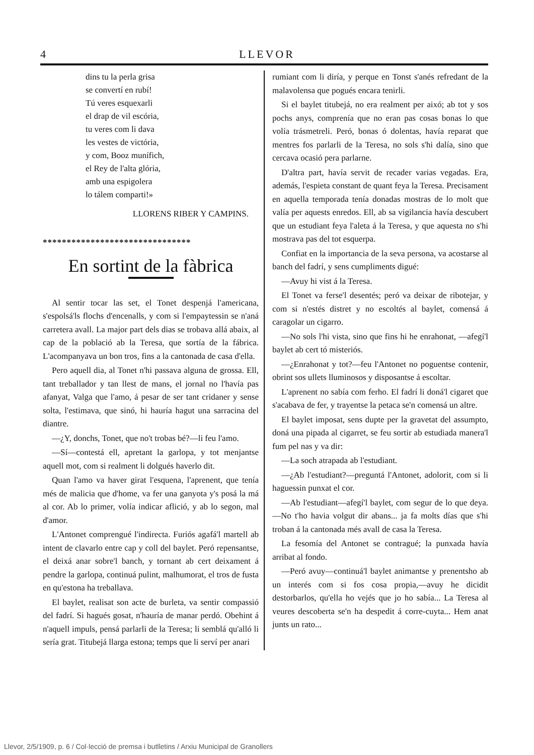4 LLEVOR
dins tu la perla grisa
se convertí en rubí!
Tú veres esquexarli
el drap de vil escória,
tu veres com li dava
les vestes de victória,
y com, Booz munífich,
el Rey de l'alta glória,
amb una espigolera
lo tálem comparti!»
LLORENS RIBER Y CAMPINS.
*******************************
En sortint de la fàbrica
Al sentir tocar las set, el Tonet despenjá l'americana, s'espolsá'ls flochs d'encenalls, y com si l'empaytessin se n'aná carretera avall. La major part dels dias se trobava allá abaix, al cap de la població ab la Teresa, que sortía de la fábrica. L'acompanyava un bon tros, fins a la cantonada de casa d'ella.
Pero aquell dia, al Tonet n'hi passava alguna de grossa. Ell, tant treballador y tan llest de mans, el jornal no l'havía pas afanyat, Valga que l'amo, á pesar de ser tant cridaner y sense solta, l'estimava, que sinó, hi hauría hagut una sarracina del diantre.
—¿Y, donchs, Tonet, que no't trobas bé?—li feu l'amo.
—Sí—contestá ell, apretant la garlopa, y tot menjantse aquell mot, com si realment li dolgués haverlo dit.
Quan l'amo va haver girat l'esquena, l'aprenent, que tenía més de malicia que d'home, va fer una ganyota y's posá la má al cor. Ab lo primer, volía indicar aflició, y ab lo segon, mal d'amor.
L'Antonet comprengué l'indirecta. Furiós agafá'l martell ab intent de clavarlo entre cap y coll del baylet. Peró repensantse, el deixá anar sobre'l banch, y tornant ab cert deixament á pendre la garlopa, continuá pulint, malhumorat, el tros de fusta en qu'estona ha treballava.
El baylet, realisat son acte de burleta, va sentir compassió del fadrí. Si hagués gosat, n'hauría de manar perdó. Obehint á n'aquell impuls, pensá parlarli de la Teresa; li semblá qu'alló li sería grat. Titubejá llarga estona; temps que li serví per anari
rumiant com li diría, y perque en Tonst s'anés refredant de la malavolensa que pogués encara tenirli.
Si el baylet titubejá, no era realment per aixó; ab tot y sos pochs anys, comprenía que no eran pas cosas bonas lo que volía trásmetreli. Peró, bonas ó dolentas, havía reparat que mentres fos parlarli de la Teresa, no sols s'hi dalía, sino que cercava ocasió pera parlarne.
D'altra part, havía servit de recader varias vegadas. Era, además, l'espieta constant de quant feya la Teresa. Precisament en aquella temporada tenía donadas mostras de lo molt que valía per aquests enredos. Ell, ab sa vigilancia havía descubert que un estudiant feya l'aleta á la Teresa, y que aquesta no s'hi mostrava pas del tot esquerpa.
Confiat en la importancia de la seva persona, va acostarse al banch del fadrí, y sens cumpliments digué:
—Avuy hi vist á la Teresa.
El Tonet va ferse'l desentés; peró va deixar de ribotejar, y com si n'estés distret y no escoltés al baylet, comensá á caragolar un cigarro.
—No sols l'hi vista, sino que fins hi he enrahonat, —afegí'l baylet ab cert tó misteriós.
—¿Enrahonat y tot?—feu l'Antonet no poguentse contenir, obrint sos ullets lluminosos y disposantse á escoltar.
L'aprenent no sabía com ferho. El fadrí li doná'l cigaret que s'acabava de fer, y trayentse la petaca se'n comensá un altre.
El baylet imposat, sens dupte per la gravetat del assumpto, doná una pipada al cigarret, se feu sortir ab estudiada manera'l fum pel nas y va dir:
—La soch atrapada ab l'estudiant.
—¿Ab l'estudiant?—preguntá l'Antonet, adolorit, com si li haguessin punxat el cor.
—Ab l'estudiant—afegí'l baylet, com segur de lo que deya.—No t'ho havia volgut dir abans... ja fa molts días que s'hi troban á la cantonada més avall de casa la Teresa.
La fesomía del Antonet se contragué; la punxada havía arribat al fondo.
—Peró avuy—continuá'l baylet animantse y prenentsho ab un interés com si fos cosa propia,—avuy he dicidit destorbarlos, qu'ella ho vejés que jo ho sabía... La Teresa al veures descoberta se'n ha despedit á corre-cuyta... Hem anat junts un rato...
Llevor, 2/5/1909, p. 6 / Col·lecció de premsa i butlletins / Arxiu Municipal de Granollers